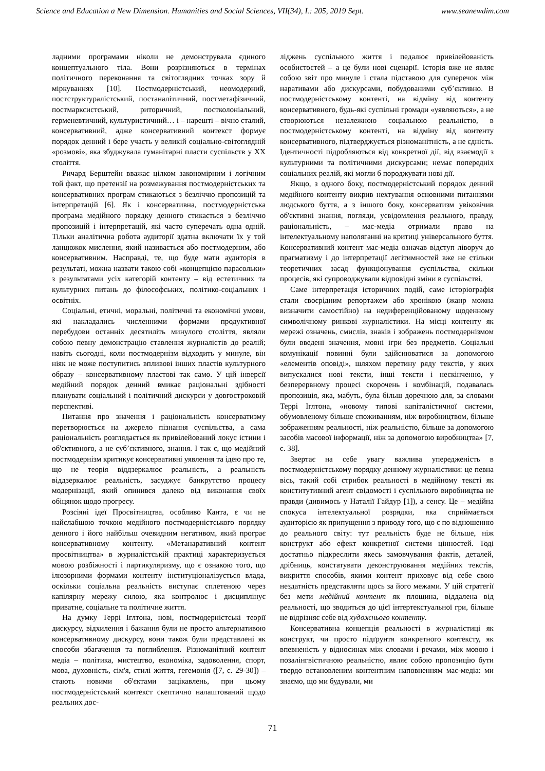Science and Education a New Dimension. Humanities and Social Sciences, VII(34), I.: 205, 2019 Sept. www.seanewdim.com
ладними програмами ніколи не демонструвала єдиного концептуального тіла. Вони розрізняються в термінах політичного переконання та світоглядних точках зору й міркуваннях [10]. Постмодерністський, неомодерний, постструктуралістський, постаналітичний, постметафізичний, постмарксистський, риторичний, постколоніальний, герменевтичний, культуристичний… і – нарешті – вічно сталий, консервативний, адже консервативний контекст формує порядок денний і бере участь у великій соціально-світоглядній «розмові», яка збуджувала гуманітарні пласти суспільств у ХХ століття.
Ричард Берштейн вважає цілком закономірним і логічним той факт, що претензії на розмежування постмодерністських та консервативних програм стикаються з безліччю пропозицій та інтерпретацій [6]. Як і консервативна, постмодерністська програма медійного порядку денного стикається з безліччю пропозицій і інтерпретацій, які часто суперечать одна одній. Тільки аналітична робота аудиторії здатна включати їх у той ланцюжок мислення, який називається або постмодерним, або консервативним. Насправді, те, що буде мати аудиторія в результаті, можна назвати такою собі «концепцією парасольки» з результатами усіх категорій контенту – від естетичних та культурних питань до філософських, політико-соціальних і освітніх.
Соціальні, етичні, моральні, політичні та економічні умови, які накладались численними формами продуктивної перебудови останніх десятиліть минулого століття, являли собою певну демонстрацію ставлення журналістів до реалій; навіть сьогодні, коли постмодернізм відходить у минуле, він ніяк не може поступитись впливові інших пластів культурного образу – консервативному пластові так само. У цій інверсії медійний порядок денний вмикає раціональні здібності планувати соціальний і політичний дискурси у довгостроковій перспективі.
Питання про значення і раціональність консерватизму перетворюється на джерело пізнання суспільства, а сама раціональність розглядається як привілейований локус істини і об'єктивного, а не суб’єктивного, знання. І так є, що медійний постмодернізм критикує консервативні уявлення та ідею про те, що не теорія віддзеркалює реальність, а реальність віддзеркалює реальність, засуджує банкрутство процесу модернізації, який опинився далеко від виконання своїх обіцянок щодо прогресу.
Розсіяні ідеї Просвітництва, особливо Канта, є чи не найслабшою точкою медійного постмодерністського порядку денного і його найбільш очевидним негативом, який програє консервативному контенту. «Метанаративний контент просвітництва» в журналістській практиці характеризується мовою розбіжності і партикуляризму, що є ознакою того, що ілюзорними формами контенту інституціоналізується влада, оскільки соціальна реальність виступає сплетеною через капілярну мережу силою, яка контролює і дисциплінує приватне, соціальне та політичне життя.
На думку Террі Іглтона, нові, постмодерністські теорії дискурсу, відхилення і бажання були не просто альтернативою консервативному дискурсу, вони також були представлені як способи збагачення та поглиблення. Різноманітний контент медіа – політика, мистецтво, економіка, задоволення, спорт, мова, духовність, сім'я, стилі життя, гегемонія ([7, с. 29-30]) – стають новими об'єктами зацікавлень, при цьому постмодерністський контекст скептично налаштований щодо реальних дос-
ліджень суспільного життя і педалює привілейованість особистостей – а це були нові сценарії. Історія вже не являє собою звіт про минуле і стала підставою для суперечок між наративами або дискурсами, побудованими суб’єктивно. В постмодерністському контенті, на відміну від контенту консервативного, будь-які суспільні громади «уявляються», а не створюються незалежною соціальною реальністю, в постмодерністському контенті, на відміну від контенту консервативного, підтверджується різноманітність, а не єдність. Ідентичності підробляються від конкретної дії, від взаємодії з культурними та політичними дискурсами; немає попередніх соціальних реалій, які могли б породжувати нові дії.
Якщо, з одного боку, постмодерністський порядок денний медійного контенту викрив нехтування основними питаннями людського буття, а з іншого боку, консерватизм увіковічив об'єктивні знання, погляди, усвідомлення реального, правду, раціональність, – мас-медіа отримали право на інтелектуальному наполяганні на критиці універсального буття. Консервативний контент мас-медіа означав відступ ліворуч до прагматизму і до інтерпретації легітимностей вже не стільки теоретичних засад функціонування суспільства, скільки процесів, які супроводжували відповідні зміни в суспільстві.
Саме інтерпретація історичних подій, саме історіографія стали своєрідним репортажем або хронікою (жанр можна визначити самостійно) на недиференційованому щоденному символічному ринкові журналістики. На місці контенту як мережі означень, смислів, знаків і зображень постмодернізмом були введені значення, мовні ігри без предметів. Соціальні комунікації повинні були здійснюватися за допомогою «елементів оповіді», шляхом перетину ряду текстів, у яких випускалися нові тексти, інші тексти і нескінченно, у безперервному процесі скорочень і комбінацій, подавалась пропозиція, яка, мабуть, була більш доречною для, за словами Террі Іглтона, «новому типові капіталістичної системи, обумовленому більше споживанням, ніж виробництвом, більше зображенням реальності, ніж реальністю, більше за допомогою засобів масової інформації, ніж за допомогою виробництва» [7, с. 38].
Звертає на себе увагу важлива упередженість в постмодерністському порядку денному журналістики: це певна вісь, такий собі стрибок реальності в медійному тексті як конститутивний агент свідомості і суспільного виробництва не правди (дивимось у Наталії Гайдур [1]), а сенсу. Це – медійна спокуса інтелектуальної розрядки, яка сприймається аудиторією як припущення з приводу того, що є по відношенню до реального світу: тут реальність буде не більше, ніж конструкт або ефект конкретної системи цінностей. Тоді достатньо підкреслити якесь замовчування фактів, деталей, дрібниць, констатувати деконструювання медійних текстів, викриття способів, якими контент приховує від себе свою нездатність представляти щось за його межами. У цій стратегії без мети медійний контент як площина, віддалена від реальності, що зводиться до цієї інтертекстуальної гри, більше не відрізняє себе від художнього контенту.
Консервативна концепція реальності в журналістиці як конструкт, чи просто підґрунтя конкретного контексту, як впевненість у відносинах між словами і речами, між мовою і позалінгвістичною реальністю, являє собою пропозицію бути твердо встановленим контентним наповненням мас-медіа: ми знаємо, що ми будували, ми
71